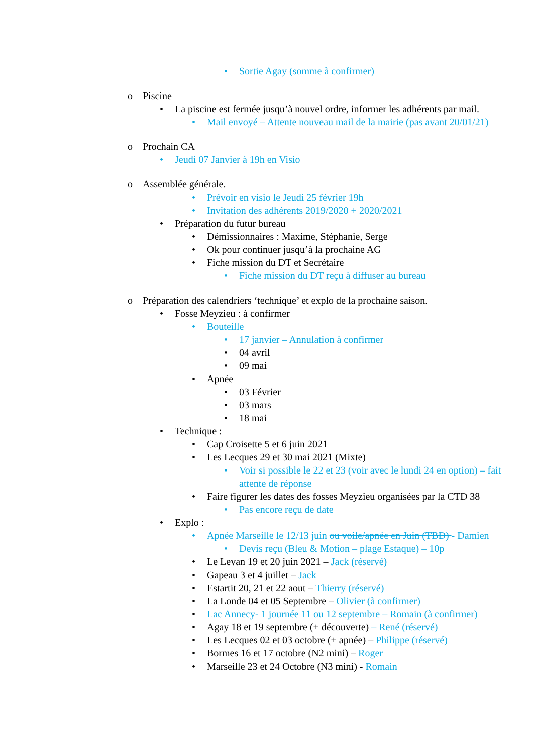• Sortie Agay (somme à confirmer)
o Piscine
• La piscine est fermée jusqu’à nouvel ordre, informer les adhérents par mail.
• Mail envoyé – Attente nouveau mail de la mairie (pas avant 20/01/21)
o Prochain CA
• Jeudi 07 Janvier à 19h en Visio
o Assemblée générale.
• Prévoir en visio le Jeudi 25 février 19h
• Invitation des adhérents 2019/2020 + 2020/2021
• Préparation du futur bureau
• Démissionnaires : Maxime, Stéphanie, Serge
• Ok pour continuer jusqu’à la prochaine AG
• Fiche mission du DT et Secrétaire
• Fiche mission du DT reçu à diffuser au bureau
o Préparation des calendriers ‘technique’ et explo de la prochaine saison.
• Fosse Meyzieu : à confirmer
• Bouteille
• 17 janvier – Annulation à confirmer
• 04 avril
• 09 mai
• Apnée
• 03 Février
• 03 mars
• 18 mai
• Technique :
• Cap Croisette 5 et 6 juin 2021
• Les Lecques 29 et 30 mai 2021 (Mixte)
• Voir si possible le 22 et 23 (voir avec le lundi 24 en option) – fait attente de réponse
• Faire figurer les dates des fosses Meyzieu organisées par la CTD 38
• Pas encore reçu de date
• Explo :
• Apnée Marseille le 12/13 juin ou voile/apnée en Juin (TBD) - Damien
• Devis reçu (Bleu & Motion – plage Estaque) – 10p
• Le Levan 19 et 20 juin 2021 – Jack (réservé)
• Gapeau 3 et 4 juillet – Jack
• Estartit 20, 21 et 22 aout – Thierry (réservé)
• La Londe 04 et 05 Septembre – Olivier (à confirmer)
• Lac Annecy- 1 journée 11 ou 12 septembre – Romain (à confirmer)
• Agay 18 et 19 septembre (+ découverte) – René (réservé)
• Les Lecques 02 et 03 octobre (+ apnée) – Philippe (réservé)
• Bormes 16 et 17 octobre (N2 mini) – Roger
• Marseille 23 et 24 Octobre (N3 mini) - Romain